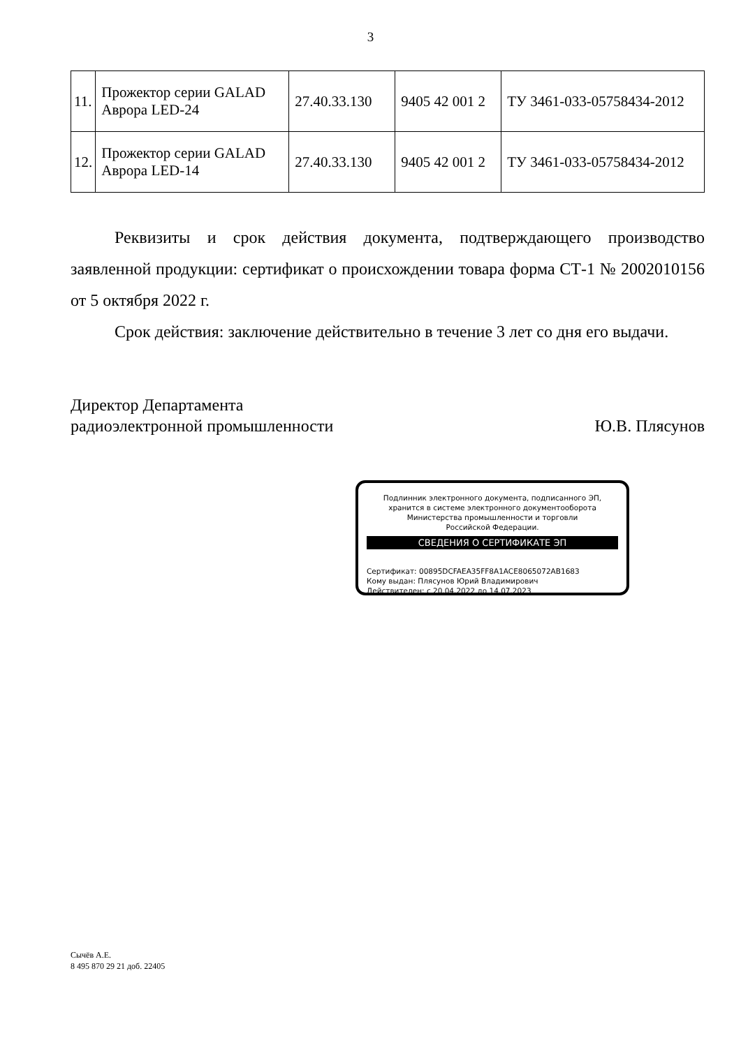3
| 11. | Прожектор серии GALAD Аврора LED-24 | 27.40.33.130 | 9405 42 001 2 | ТУ 3461-033-05758434-2012 |
| 12. | Прожектор серии GALAD Аврора LED-14 | 27.40.33.130 | 9405 42 001 2 | ТУ 3461-033-05758434-2012 |
Реквизиты и срок действия документа, подтверждающего производство заявленной продукции: сертификат о происхождении товара форма СТ-1 № 2002010156 от 5 октября 2022 г.
Срок действия: заключение действительно в течение 3 лет со дня его выдачи.
Директор Департамента
радиоэлектронной промышленности
Ю.В. Плясунов
Подлинник электронного документа, подписанного ЭП,
хранится в системе электронного документооборота
Министерства промышленности и торговли
Российской Федерации.
СВЕДЕНИЯ О СЕРТИФИКАТЕ ЭП
Сертификат: 00895DCFAEA35FF8A1ACE8065072AB1683
Кому выдан: Плясунов Юрий Владимирович
Действителен: с 20.04.2022 до 14.07.2023
Сычёв А.Е.
8 495 870 29 21 доб. 22405